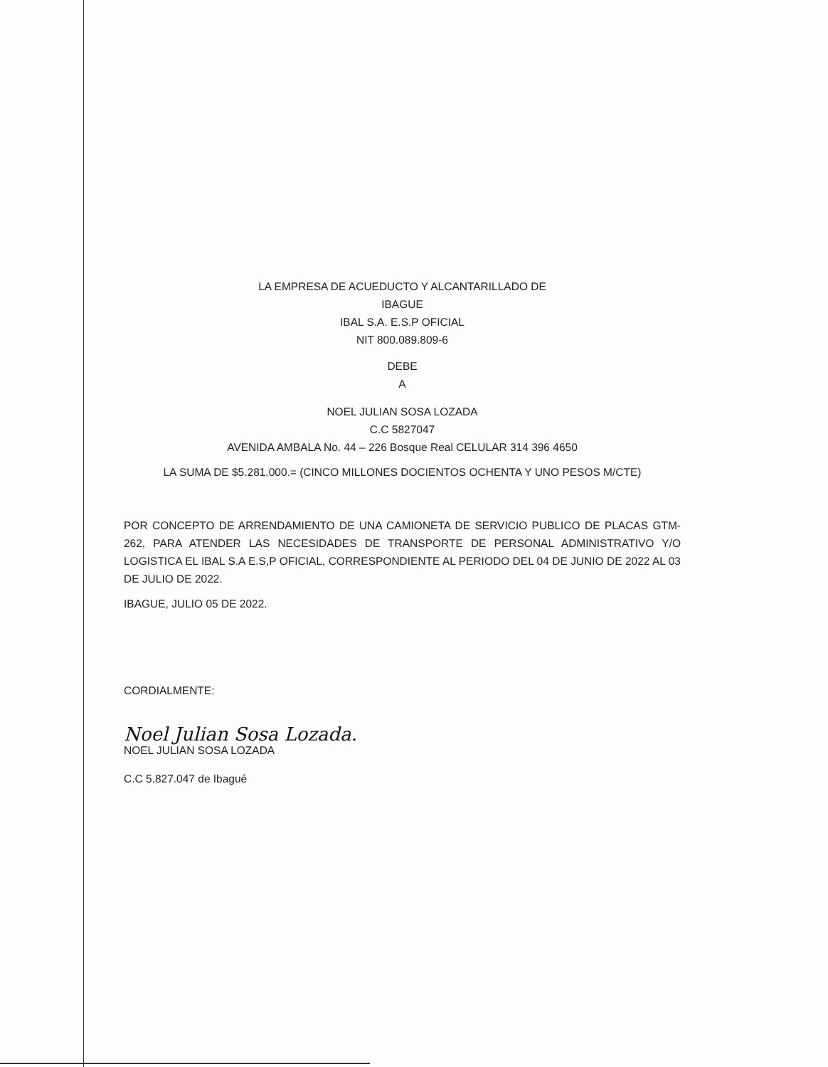LA EMPRESA DE ACUEDUCTO Y ALCANTARILLADO DE
IBAGUE
IBAL S.A. E.S.P OFICIAL
NIT 800.089.809-6
DEBE
A
NOEL JULIAN SOSA LOZADA
C.C 5827047
AVENIDA AMBALA No. 44 – 226 Bosque Real CELULAR 314 396 4650
LA SUMA DE $5.281.000.= (CINCO MILLONES DOCIENTOS OCHENTA Y UNO PESOS M/CTE)
POR CONCEPTO DE ARRENDAMIENTO DE UNA CAMIONETA DE SERVICIO PUBLICO DE PLACAS GTM-262, PARA ATENDER LAS NECESIDADES DE TRANSPORTE DE PERSONAL ADMINISTRATIVO Y/O LOGISTICA EL IBAL S.A E.S,P OFICIAL, CORRESPONDIENTE AL PERIODO DEL 04 DE JUNIO DE 2022 AL 03 DE JULIO DE 2022.
IBAGUE, JULIO 05 DE 2022.
CORDIALMENTE:
Noel Julian Sosa Lozada.
NOEL JULIAN SOSA LOZADA
C.C 5.827.047 de Ibagué